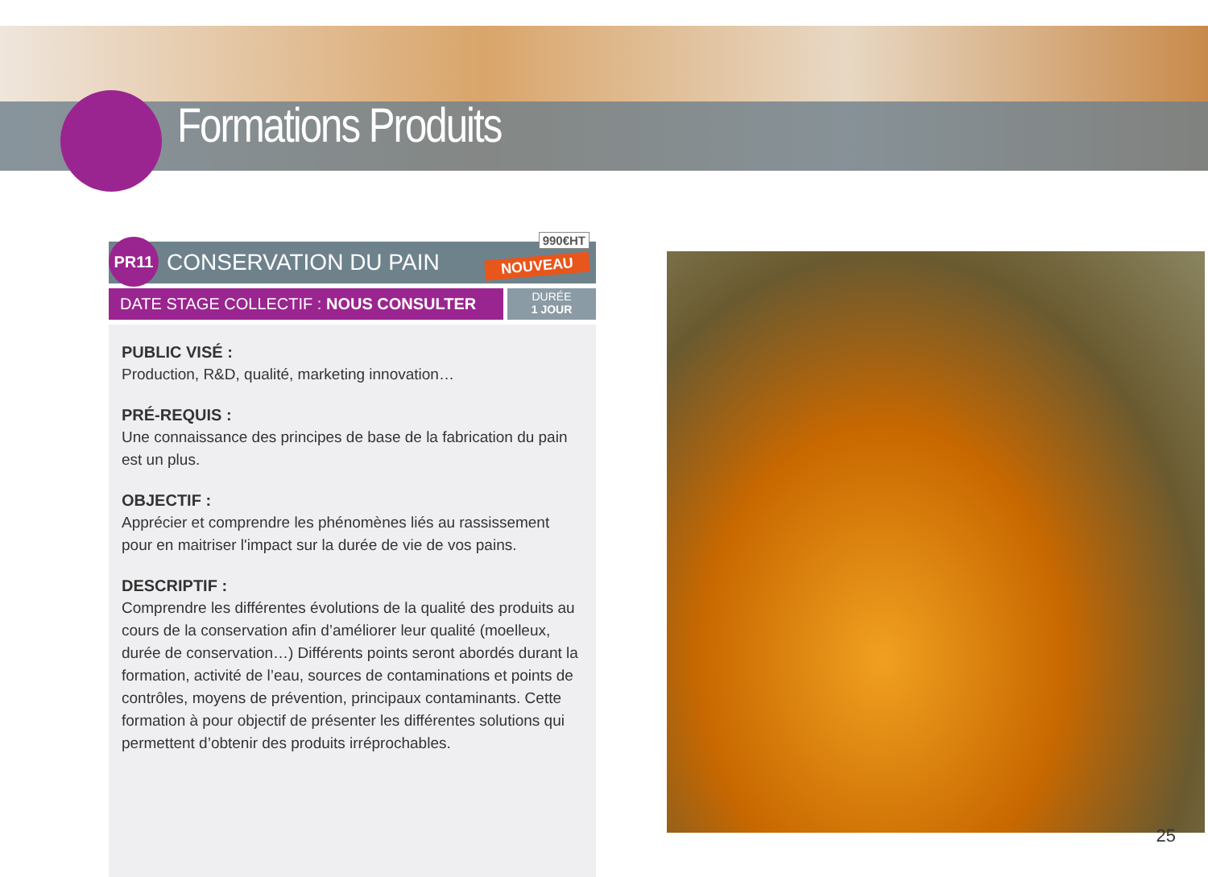Formations Produits
PR11
CONSERVATION DU PAIN
990€HT
NOUVEAU
DATE STAGE COLLECTIF : NOUS CONSULTER
DURÉE
1 JOUR
PUBLIC VISÉ :
Production, R&D, qualité, marketing innovation…
PRÉ-REQUIS :
Une connaissance des principes de base de la fabrication du pain est un plus.
OBJECTIF :
Apprécier et comprendre les phénomènes liés au rassissement pour en maitriser l'impact sur la durée de vie de vos pains.
DESCRIPTIF :
Comprendre les différentes évolutions de la qualité des produits au cours de la conservation afin d’améliorer leur qualité (moelleux, durée de conservation…) Différents points seront abordés durant la formation, activité de l’eau, sources de contaminations et points de contrôles, moyens de prévention, principaux contaminants. Cette formation à pour objectif de présenter les différentes solutions qui permettent d’obtenir des produits irréprochables.
25